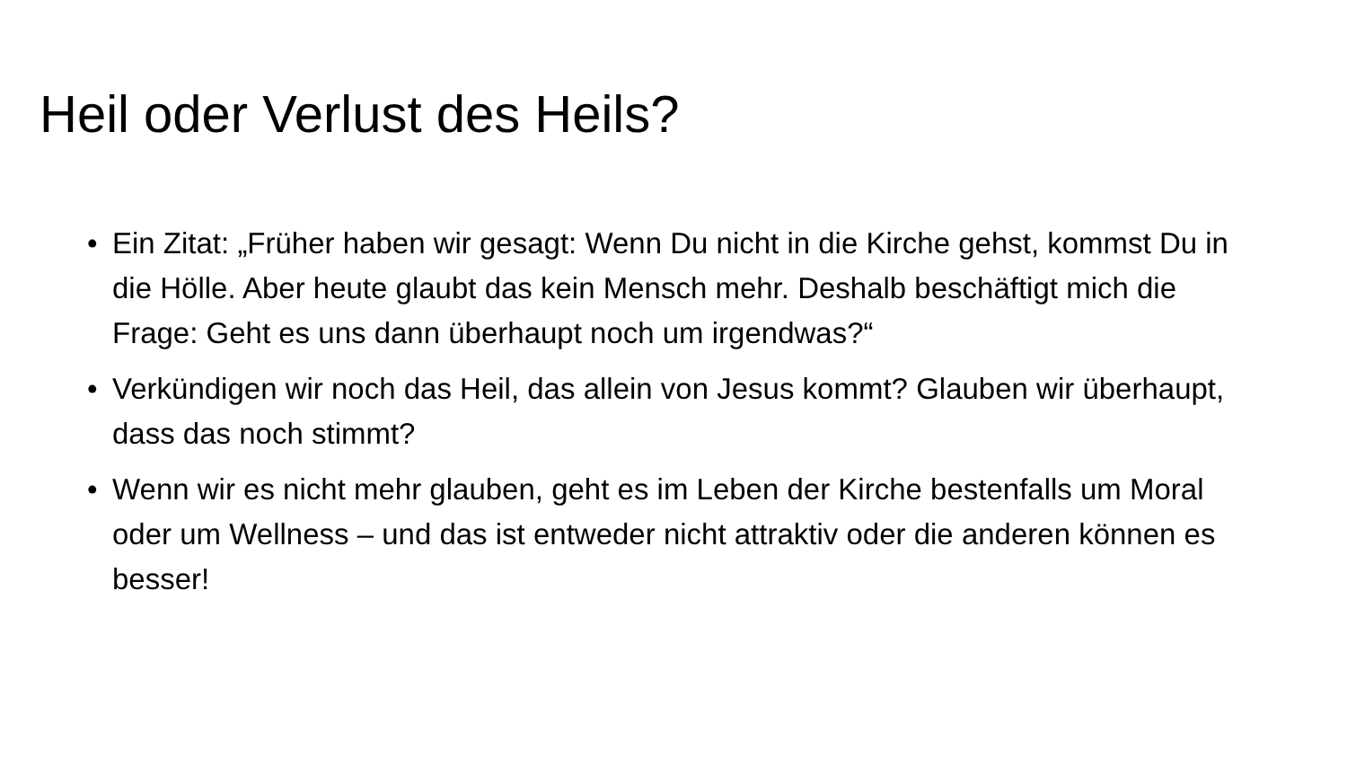Heil oder Verlust des Heils?
• Ein Zitat: „Früher haben wir gesagt: Wenn Du nicht in die Kirche gehst, kommst Du in die Hölle. Aber heute glaubt das kein Mensch mehr. Deshalb beschäftigt mich die Frage: Geht es uns dann überhaupt noch um irgendwas?“
• Verkündigen wir noch das Heil, das allein von Jesus kommt? Glauben wir überhaupt, dass das noch stimmt?
• Wenn wir es nicht mehr glauben, geht es im Leben der Kirche bestenfalls um Moral oder um Wellness – und das ist entweder nicht attraktiv oder die anderen können es besser!